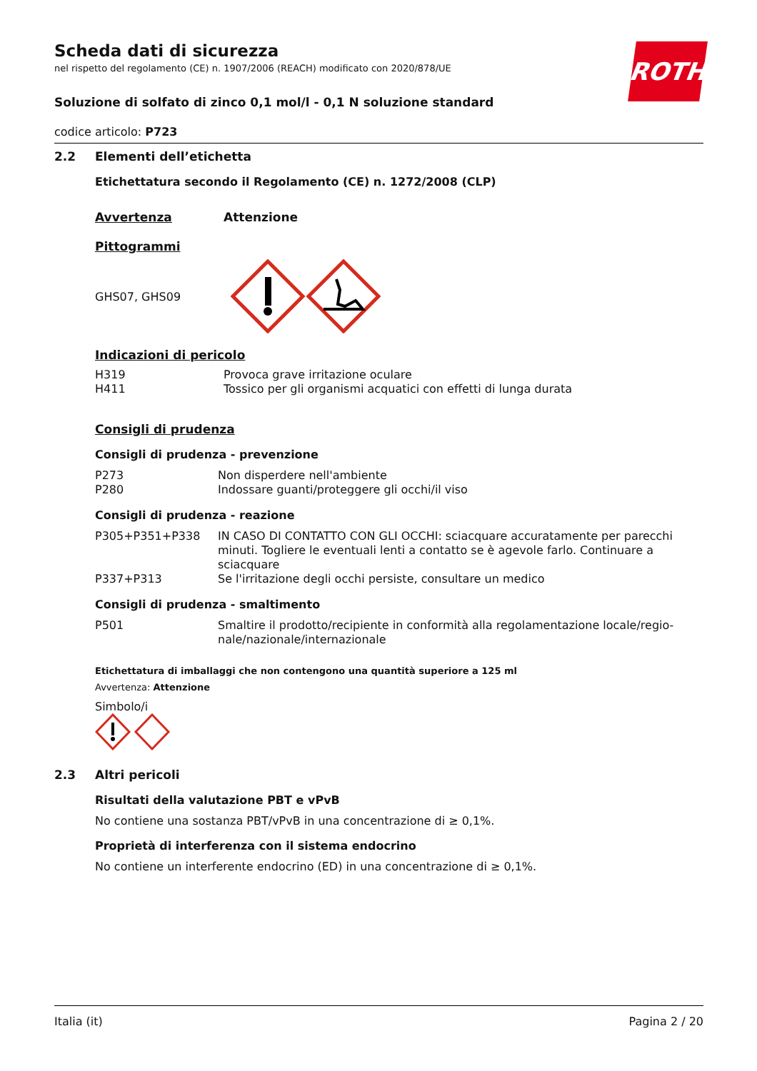ROTH
Scheda dati di sicurezza
nel rispetto del regolamento (CE) n. 1907/2006 (REACH) modificato con 2020/878/UE
Soluzione di solfato di zinco 0,1 mol/l - 0,1 N soluzione standard
codice articolo: P723
2.2 Elementi dell’etichetta
Etichettatura secondo il Regolamento (CE) n. 1272/2008 (CLP)
| Avvertenza | Attenzione |
Pittogrammi
GHS07, GHS09
Indicazioni di pericolo
| H319 | Provoca grave irritazione oculare |
| H411 | Tossico per gli organismi acquatici con effetti di lunga durata |
Consigli di prudenza
Consigli di prudenza - prevenzione
| P273 | Non disperdere nell'ambiente |
| P280 | Indossare guanti/proteggere gli occhi/il viso |
Consigli di prudenza - reazione
| P305+P351+P338 | IN CASO DI CONTATTO CON GLI OCCHI: sciacquare accuratamente per parecchi minuti. Togliere le eventuali lenti a contatto se è agevole farlo. Continuare a sciacquare |
| P337+P313 | Se l'irritazione degli occhi persiste, consultare un medico |
Consigli di prudenza - smaltimento
| P501 | Smaltire il prodotto/recipiente in conformità alla regolamentazione locale/regio-nale/nazionale/internazionale |
Etichettatura di imballaggi che non contengono una quantità superiore a 125 ml
Avvertenza: Attenzione
Simbolo/i
2.3 Altri pericoli
Risultati della valutazione PBT e vPvB
No contiene una sostanza PBT/vPvB in una concentrazione di ≥ 0,1%.
Proprietà di interferenza con il sistema endocrino
No contiene un interferente endocrino (ED) in una concentrazione di ≥ 0,1%.
Italia (it) Pagina 2 / 20